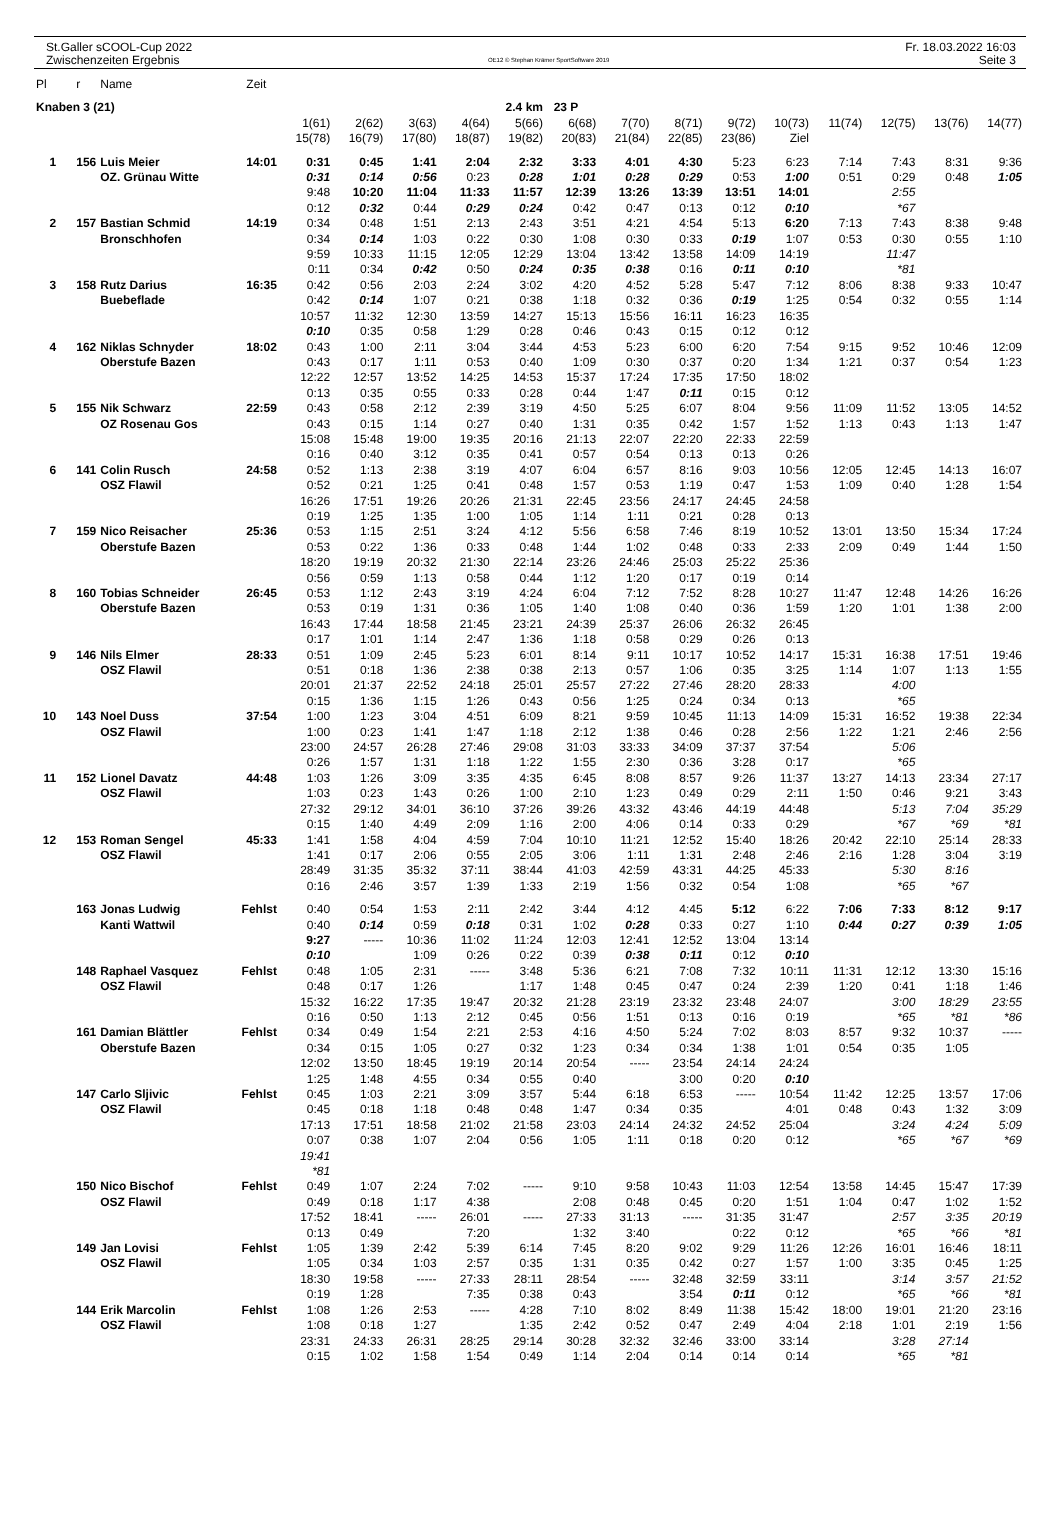St.Galler sCOOL-Cup 2022
Zwischenzeiten Ergebnis
OE12 © Stephan Krämer SportSoftware 2019
Fr. 18.03.2022 16:03
Seite 3
| Pl | r | Name | Zeit | | | | | | | | | | | | | | |
| Knaben 3 (21) | | | | | | | 2.4 km | | 23 P | | | | | | | | |
| | | | | 1(61) | 2(62) | 3(63) | 4(64) | 5(66) | 6(68) | 7(70) | 8(71) | 9(72) | 10(73) | 11(74) | 12(75) | 13(76) | 14(77) |
| | | | | 15(78) | 16(79) | 17(80) | 18(87) | 19(82) | 20(83) | 21(84) | 22(85) | 23(86) | Ziel | | | | |
| 1 | 156 | Luis Meier | 14:01 | 0:31 | 0:45 | 1:41 | 2:04 | 2:32 | 3:33 | 4:01 | 4:30 | 5:23 | 6:23 | 7:14 | 7:43 | 8:31 | 9:36 |
| | | OZ. Grünau Witte | | 0:31 | 0:14 | 0:56 | 0:23 | 0:28 | 1:01 | 0:28 | 0:29 | 0:53 | 1:00 | 0:51 | 0:29 | 0:48 | 1:05 |
| | | | | 9:48 | 10:20 | 11:04 | 11:33 | 11:57 | 12:39 | 13:26 | 13:39 | 13:51 | 14:01 | | 2:55 | | |
| | | | | 0:12 | 0:32 | 0:44 | 0:29 | 0:24 | 0:42 | 0:47 | 0:13 | 0:12 | 0:10 | | *67 | | |
| 2 | 157 | Bastian Schmid | 14:19 | 0:34 | 0:48 | 1:51 | 2:13 | 2:43 | 3:51 | 4:21 | 4:54 | 5:13 | 6:20 | 7:13 | 7:43 | 8:38 | 9:48 |
| | | Bronschhofen | | 0:34 | 0:14 | 1:03 | 0:22 | 0:30 | 1:08 | 0:30 | 0:33 | 0:19 | 1:07 | 0:53 | 0:30 | 0:55 | 1:10 |
| | | | | 9:59 | 10:33 | 11:15 | 12:05 | 12:29 | 13:04 | 13:42 | 13:58 | 14:09 | 14:19 | | 11:47 | | |
| | | | | 0:11 | 0:34 | 0:42 | 0:50 | 0:24 | 0:35 | 0:38 | 0:16 | 0:11 | 0:10 | | *81 | | |
| 3 | 158 | Rutz Darius | 16:35 | 0:42 | 0:56 | 2:03 | 2:24 | 3:02 | 4:20 | 4:52 | 5:28 | 5:47 | 7:12 | 8:06 | 8:38 | 9:33 | 10:47 |
| | | Buebeflade | | 0:42 | 0:14 | 1:07 | 0:21 | 0:38 | 1:18 | 0:32 | 0:36 | 0:19 | 1:25 | 0:54 | 0:32 | 0:55 | 1:14 |
| | | | | 10:57 | 11:32 | 12:30 | 13:59 | 14:27 | 15:13 | 15:56 | 16:11 | 16:23 | 16:35 | | | | |
| | | | | 0:10 | 0:35 | 0:58 | 1:29 | 0:28 | 0:46 | 0:43 | 0:15 | 0:12 | 0:12 | | | | |
| 4 | 162 | Niklas Schnyder | 18:02 | 0:43 | 1:00 | 2:11 | 3:04 | 3:44 | 4:53 | 5:23 | 6:00 | 6:20 | 7:54 | 9:15 | 9:52 | 10:46 | 12:09 |
| | | Oberstufe Bazen | | 0:43 | 0:17 | 1:11 | 0:53 | 0:40 | 1:09 | 0:30 | 0:37 | 0:20 | 1:34 | 1:21 | 0:37 | 0:54 | 1:23 |
| | | | | 12:22 | 12:57 | 13:52 | 14:25 | 14:53 | 15:37 | 17:24 | 17:35 | 17:50 | 18:02 | | | | |
| | | | | 0:13 | 0:35 | 0:55 | 0:33 | 0:28 | 0:44 | 1:47 | 0:11 | 0:15 | 0:12 | | | | |
| 5 | 155 | Nik Schwarz | 22:59 | 0:43 | 0:58 | 2:12 | 2:39 | 3:19 | 4:50 | 5:25 | 6:07 | 8:04 | 9:56 | 11:09 | 11:52 | 13:05 | 14:52 |
| | | OZ Rosenau Gos | | 0:43 | 0:15 | 1:14 | 0:27 | 0:40 | 1:31 | 0:35 | 0:42 | 1:57 | 1:52 | 1:13 | 0:43 | 1:13 | 1:47 |
| | | | | 15:08 | 15:48 | 19:00 | 19:35 | 20:16 | 21:13 | 22:07 | 22:20 | 22:33 | 22:59 | | | | |
| | | | | 0:16 | 0:40 | 3:12 | 0:35 | 0:41 | 0:57 | 0:54 | 0:13 | 0:13 | 0:26 | | | | |
| 6 | 141 | Colin Rusch | 24:58 | 0:52 | 1:13 | 2:38 | 3:19 | 4:07 | 6:04 | 6:57 | 8:16 | 9:03 | 10:56 | 12:05 | 12:45 | 14:13 | 16:07 |
| | | OSZ Flawil | | 0:52 | 0:21 | 1:25 | 0:41 | 0:48 | 1:57 | 0:53 | 1:19 | 0:47 | 1:53 | 1:09 | 0:40 | 1:28 | 1:54 |
| | | | | 16:26 | 17:51 | 19:26 | 20:26 | 21:31 | 22:45 | 23:56 | 24:17 | 24:45 | 24:58 | | | | |
| | | | | 0:19 | 1:25 | 1:35 | 1:00 | 1:05 | 1:14 | 1:11 | 0:21 | 0:28 | 0:13 | | | | |
| 7 | 159 | Nico Reisacher | 25:36 | 0:53 | 1:15 | 2:51 | 3:24 | 4:12 | 5:56 | 6:58 | 7:46 | 8:19 | 10:52 | 13:01 | 13:50 | 15:34 | 17:24 |
| | | Oberstufe Bazen | | 0:53 | 0:22 | 1:36 | 0:33 | 0:48 | 1:44 | 1:02 | 0:48 | 0:33 | 2:33 | 2:09 | 0:49 | 1:44 | 1:50 |
| | | | | 18:20 | 19:19 | 20:32 | 21:30 | 22:14 | 23:26 | 24:46 | 25:03 | 25:22 | 25:36 | | | | |
| | | | | 0:56 | 0:59 | 1:13 | 0:58 | 0:44 | 1:12 | 1:20 | 0:17 | 0:19 | 0:14 | | | | |
| 8 | 160 | Tobias Schneider | 26:45 | 0:53 | 1:12 | 2:43 | 3:19 | 4:24 | 6:04 | 7:12 | 7:52 | 8:28 | 10:27 | 11:47 | 12:48 | 14:26 | 16:26 |
| | | Oberstufe Bazen | | 0:53 | 0:19 | 1:31 | 0:36 | 1:05 | 1:40 | 1:08 | 0:40 | 0:36 | 1:59 | 1:20 | 1:01 | 1:38 | 2:00 |
| | | | | 16:43 | 17:44 | 18:58 | 21:45 | 23:21 | 24:39 | 25:37 | 26:06 | 26:32 | 26:45 | | | | |
| | | | | 0:17 | 1:01 | 1:14 | 2:47 | 1:36 | 1:18 | 0:58 | 0:29 | 0:26 | 0:13 | | | | |
| 9 | 146 | Nils Elmer | 28:33 | 0:51 | 1:09 | 2:45 | 5:23 | 6:01 | 8:14 | 9:11 | 10:17 | 10:52 | 14:17 | 15:31 | 16:38 | 17:51 | 19:46 |
| | | OSZ Flawil | | 0:51 | 0:18 | 1:36 | 2:38 | 0:38 | 2:13 | 0:57 | 1:06 | 0:35 | 3:25 | 1:14 | 1:07 | 1:13 | 1:55 |
| | | | | 20:01 | 21:37 | 22:52 | 24:18 | 25:01 | 25:57 | 27:22 | 27:46 | 28:20 | 28:33 | | 4:00 | | |
| | | | | 0:15 | 1:36 | 1:15 | 1:26 | 0:43 | 0:56 | 1:25 | 0:24 | 0:34 | 0:13 | | *65 | | |
| 10 | 143 | Noel Duss | 37:54 | 1:00 | 1:23 | 3:04 | 4:51 | 6:09 | 8:21 | 9:59 | 10:45 | 11:13 | 14:09 | 15:31 | 16:52 | 19:38 | 22:34 |
| | | OSZ Flawil | | 1:00 | 0:23 | 1:41 | 1:47 | 1:18 | 2:12 | 1:38 | 0:46 | 0:28 | 2:56 | 1:22 | 1:21 | 2:46 | 2:56 |
| | | | | 23:00 | 24:57 | 26:28 | 27:46 | 29:08 | 31:03 | 33:33 | 34:09 | 37:37 | 37:54 | | 5:06 | | |
| | | | | 0:26 | 1:57 | 1:31 | 1:18 | 1:22 | 1:55 | 2:30 | 0:36 | 3:28 | 0:17 | | *65 | | |
| 11 | 152 | Lionel Davatz | 44:48 | 1:03 | 1:26 | 3:09 | 3:35 | 4:35 | 6:45 | 8:08 | 8:57 | 9:26 | 11:37 | 13:27 | 14:13 | 23:34 | 27:17 |
| | | OSZ Flawil | | 1:03 | 0:23 | 1:43 | 0:26 | 1:00 | 2:10 | 1:23 | 0:49 | 0:29 | 2:11 | 1:50 | 0:46 | 9:21 | 3:43 |
| | | | | 27:32 | 29:12 | 34:01 | 36:10 | 37:26 | 39:26 | 43:32 | 43:46 | 44:19 | 44:48 | | 5:13 | 7:04 | 35:29 |
| | | | | 0:15 | 1:40 | 4:49 | 2:09 | 1:16 | 2:00 | 4:06 | 0:14 | 0:33 | 0:29 | | *67 | *69 | *81 |
| 12 | 153 | Roman Sengel | 45:33 | 1:41 | 1:58 | 4:04 | 4:59 | 7:04 | 10:10 | 11:21 | 12:52 | 15:40 | 18:26 | 20:42 | 22:10 | 25:14 | 28:33 |
| | | OSZ Flawil | | 1:41 | 0:17 | 2:06 | 0:55 | 2:05 | 3:06 | 1:11 | 1:31 | 2:48 | 2:46 | 2:16 | 1:28 | 3:04 | 3:19 |
| | | | | 28:49 | 31:35 | 35:32 | 37:11 | 38:44 | 41:03 | 42:59 | 43:31 | 44:25 | 45:33 | | 5:30 | 8:16 | |
| | | | | 0:16 | 2:46 | 3:57 | 1:39 | 1:33 | 2:19 | 1:56 | 0:32 | 0:54 | 1:08 | | *65 | *67 | |
| | 163 | Jonas Ludwig | Fehlst | 0:40 | 0:54 | 1:53 | 2:11 | 2:42 | 3:44 | 4:12 | 4:45 | 5:12 | 6:22 | 7:06 | 7:33 | 8:12 | 9:17 |
| | | Kanti Wattwil | | 0:40 | 0:14 | 0:59 | 0:18 | 0:31 | 1:02 | 0:28 | 0:33 | 0:27 | 1:10 | 0:44 | 0:27 | 0:39 | 1:05 |
| | | | | 9:27 | ----- | 10:36 | 11:02 | 11:24 | 12:03 | 12:41 | 12:52 | 13:04 | 13:14 | | | | |
| | | | | 0:10 | | 1:09 | 0:26 | 0:22 | 0:39 | 0:38 | 0:11 | 0:12 | 0:10 | | | | |
| | 148 | Raphael Vasquez | Fehlst | 0:48 | 1:05 | 2:31 | ----- | 3:48 | 5:36 | 6:21 | 7:08 | 7:32 | 10:11 | 11:31 | 12:12 | 13:30 | 15:16 |
| | | OSZ Flawil | | 0:48 | 0:17 | 1:26 | | 1:17 | 1:48 | 0:45 | 0:47 | 0:24 | 2:39 | 1:20 | 0:41 | 1:18 | 1:46 |
| | | | | 15:32 | 16:22 | 17:35 | 19:47 | 20:32 | 21:28 | 23:19 | 23:32 | 23:48 | 24:07 | | 3:00 | 18:29 | 23:55 |
| | | | | 0:16 | 0:50 | 1:13 | 2:12 | 0:45 | 0:56 | 1:51 | 0:13 | 0:16 | 0:19 | | *65 | *81 | *86 |
| | 161 | Damian Blättler | Fehlst | 0:34 | 0:49 | 1:54 | 2:21 | 2:53 | 4:16 | 4:50 | 5:24 | 7:02 | 8:03 | 8:57 | 9:32 | 10:37 | ----- |
| | | Oberstufe Bazen | | 0:34 | 0:15 | 1:05 | 0:27 | 0:32 | 1:23 | 0:34 | 0:34 | 1:38 | 1:01 | 0:54 | 0:35 | 1:05 | |
| | | | | 12:02 | 13:50 | 18:45 | 19:19 | 20:14 | 20:54 | ----- | 23:54 | 24:14 | 24:24 | | | | |
| | | | | 1:25 | 1:48 | 4:55 | 0:34 | 0:55 | 0:40 | | 3:00 | 0:20 | 0:10 | | | | |
| | 147 | Carlo Sljivic | Fehlst | 0:45 | 1:03 | 2:21 | 3:09 | 3:57 | 5:44 | 6:18 | 6:53 | ----- | 10:54 | 11:42 | 12:25 | 13:57 | 17:06 |
| | | OSZ Flawil | | 0:45 | 0:18 | 1:18 | 0:48 | 0:48 | 1:47 | 0:34 | 0:35 | | 4:01 | 0:48 | 0:43 | 1:32 | 3:09 |
| | | | | 17:13 | 17:51 | 18:58 | 21:02 | 21:58 | 23:03 | 24:14 | 24:32 | 24:52 | 25:04 | | 3:24 | 4:24 | 5:09 |
| | | | | 0:07 | 0:38 | 1:07 | 2:04 | 0:56 | 1:05 | 1:11 | 0:18 | 0:20 | 0:12 | | *65 | *67 | *69 |
| | | | | 19:41 | | | | | | | | | | | | | |
| | | | | *81 | | | | | | | | | | | | | |
| | 150 | Nico Bischof | Fehlst | 0:49 | 1:07 | 2:24 | 7:02 | ----- | 9:10 | 9:58 | 10:43 | 11:03 | 12:54 | 13:58 | 14:45 | 15:47 | 17:39 |
| | | OSZ Flawil | | 0:49 | 0:18 | 1:17 | 4:38 | | 2:08 | 0:48 | 0:45 | 0:20 | 1:51 | 1:04 | 0:47 | 1:02 | 1:52 |
| | | | | 17:52 | 18:41 | ----- | 26:01 | ----- | 27:33 | 31:13 | ----- | 31:35 | 31:47 | | 2:57 | 3:35 | 20:19 |
| | | | | 0:13 | 0:49 | | 7:20 | | 1:32 | 3:40 | | 0:22 | 0:12 | | *65 | *66 | *81 |
| | 149 | Jan Lovisi | Fehlst | 1:05 | 1:39 | 2:42 | 5:39 | 6:14 | 7:45 | 8:20 | 9:02 | 9:29 | 11:26 | 12:26 | 16:01 | 16:46 | 18:11 |
| | | OSZ Flawil | | 1:05 | 0:34 | 1:03 | 2:57 | 0:35 | 1:31 | 0:35 | 0:42 | 0:27 | 1:57 | 1:00 | 3:35 | 0:45 | 1:25 |
| | | | | 18:30 | 19:58 | ----- | 27:33 | 28:11 | 28:54 | ----- | 32:48 | 32:59 | 33:11 | | 3:14 | 3:57 | 21:52 |
| | | | | 0:19 | 1:28 | | 7:35 | 0:38 | 0:43 | | 3:54 | 0:11 | 0:12 | | *65 | *66 | *81 |
| | 144 | Erik Marcolin | Fehlst | 1:08 | 1:26 | 2:53 | ----- | 4:28 | 7:10 | 8:02 | 8:49 | 11:38 | 15:42 | 18:00 | 19:01 | 21:20 | 23:16 |
| | | OSZ Flawil | | 1:08 | 0:18 | 1:27 | | 1:35 | 2:42 | 0:52 | 0:47 | 2:49 | 4:04 | 2:18 | 1:01 | 2:19 | 1:56 |
| | | | | 23:31 | 24:33 | 26:31 | 28:25 | 29:14 | 30:28 | 32:32 | 32:46 | 33:00 | 33:14 | | 3:28 | 27:14 | |
| | | | | 0:15 | 1:02 | 1:58 | 1:54 | 0:49 | 1:14 | 2:04 | 0:14 | 0:14 | 0:14 | | *65 | *81 | |